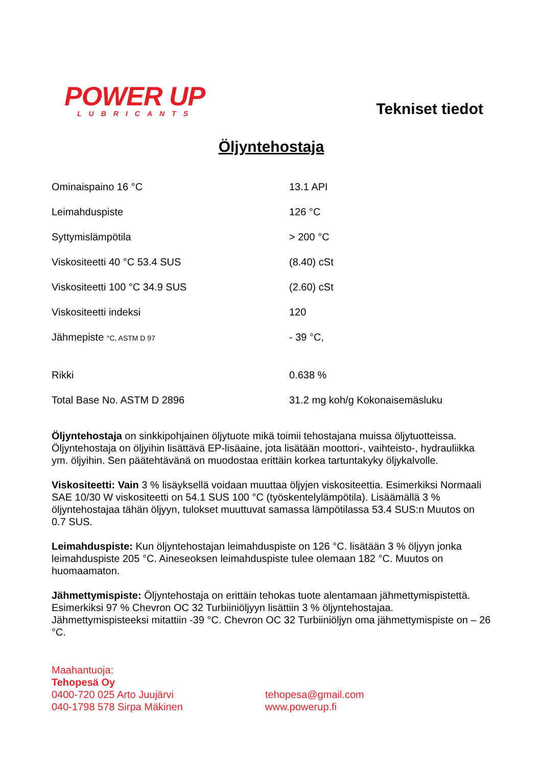POWER UP
LUBRICANTS
Tekniset tiedot
Öljyntehostaja
| Ominaispaino 16 °C | 13.1 API |
| Leimahduspiste | 126 °C |
| Syttymislämpötila | > 200 °C |
| Viskositeetti 40 °C 53.4 SUS | (8.40) cSt |
| Viskositeetti 100 °C 34.9 SUS | (2.60) cSt |
| Viskositeetti indeksi | 120 |
| Jähmepiste °C, ASTM D 97 | - 39 °C, |
| Rikki | 0.638 % |
| Total Base No. ASTM D 2896 | 31.2 mg koh/g Kokonaisemäsluku |
Öljyntehostaja on sinkkipohjainen öljytuote mikä toimii tehostajana muissa öljytuotteissa. Öljyntehostaja on öljyihin lisättävä EP-lisäaine, jota lisätään moottori-, vaihteisto-, hydrauliikka ym. öljyihin. Sen päätehtävänä on muodostaa erittäin korkea tartuntakyky öljykalvolle.
Viskositeetti: Vain 3 % lisäyksellä voidaan muuttaa öljyjen viskositeettia. Esimerkiksi Normaali SAE 10/30 W viskositeetti on 54.1 SUS 100 °C (työskentelylämpötila). Lisäämällä 3 % öljyntehostajaa tähän öljyyn, tulokset muuttuvat samassa lämpötilassa 53.4 SUS:n Muutos on 0.7 SUS.
Leimahduspiste: Kun öljyntehostajan leimahduspiste on 126 °C. lisätään 3 % öljyyn jonka leimahduspiste 205 °C. Aineseoksen leimahduspiste tulee olemaan 182 °C. Muutos on huomaamaton.
Jähmettymispiste: Öljyntehostaja on erittäin tehokas tuote alentamaan jähmettymispistettä. Esimerkiksi 97 % Chevron OC 32 Turbiiniöljyyn lisättiin 3 % öljyntehostajaa. Jähmettymispisteeksi mitattiin -39 °C. Chevron OC 32 Turbiiniöljyn oma jähmettymispiste on – 26 °C.
Maahantuoja:
Tehopesä Oy
0400-720 025 Arto Juujärvi tehopesa@gmail.com
040-1798 578 Sirpa Mäkinen www.powerup.fi